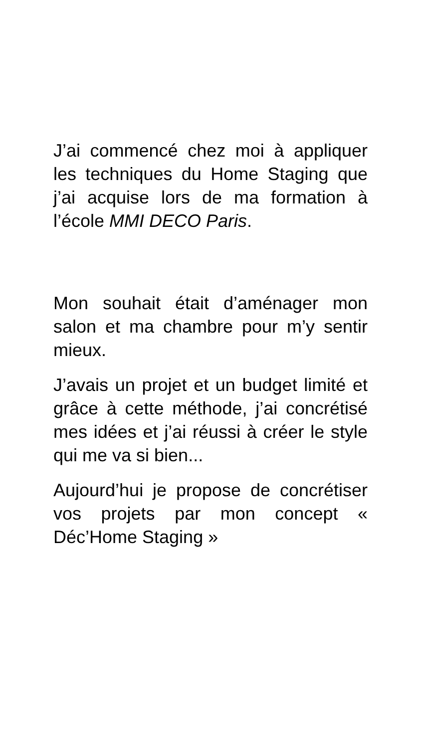J’ai commencé chez moi à appliquer les techniques du Home Staging que j’ai acquise lors de ma formation à l’école MMI DECO Paris.
Mon souhait était d’aménager mon salon et ma chambre pour m’y sentir mieux.
J’avais un projet et un budget limité et grâce à cette méthode, j’ai concrétisé mes idées et j’ai réussi à créer le style qui me va si bien...
Aujourd’hui je propose de concrétiser vos projets par mon concept « Déc’Home Staging »